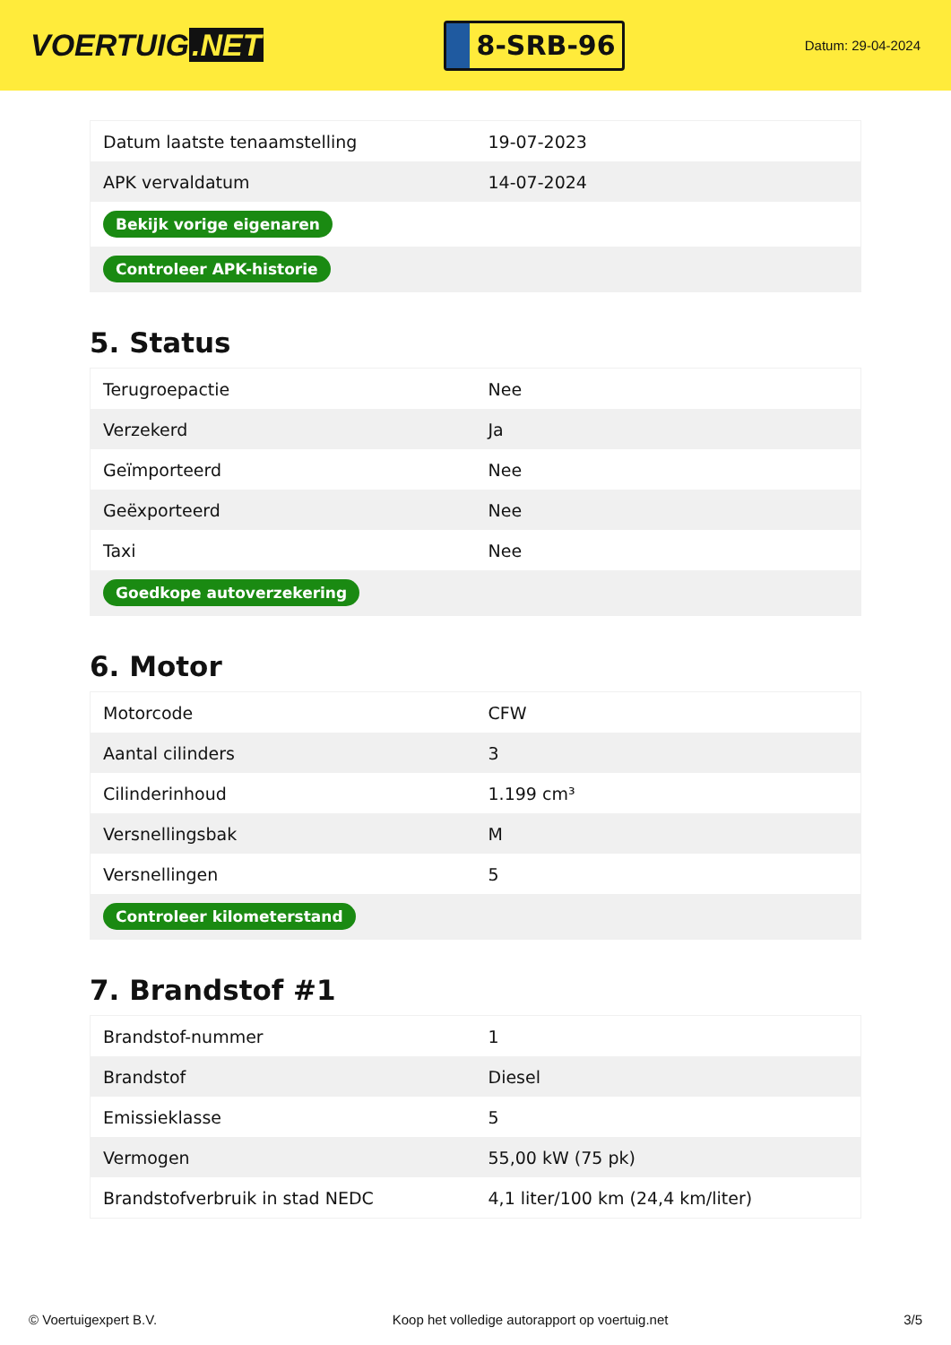VOERTUIG.NET
8-SRB-96
Datum: 29-04-2024
| Datum laatste tenaamstelling | 19-07-2023 |
| APK vervaldatum | 14-07-2024 |
| Bekijk vorige eigenaren | |
| Controleer APK-historie | |
5. Status
| Terugroepactie | Nee |
| Verzekerd | Ja |
| Geïmporteerd | Nee |
| Geëxporteerd | Nee |
| Taxi | Nee |
| Goedkope autoverzekering | |
6. Motor
| Motorcode | CFW |
| Aantal cilinders | 3 |
| Cilinderinhoud | 1.199 cm³ |
| Versnellingsbak | M |
| Versnellingen | 5 |
| Controleer kilometerstand | |
7. Brandstof #1
| Brandstof-nummer | 1 |
| Brandstof | Diesel |
| Emissieklasse | 5 |
| Vermogen | 55,00 kW (75 pk) |
| Brandstofverbruik in stad NEDC | 4,1 liter/100 km (24,4 km/liter) |
© Voertuigexpert B.V. Koop het volledige autorapport op voertuig.net 3/5